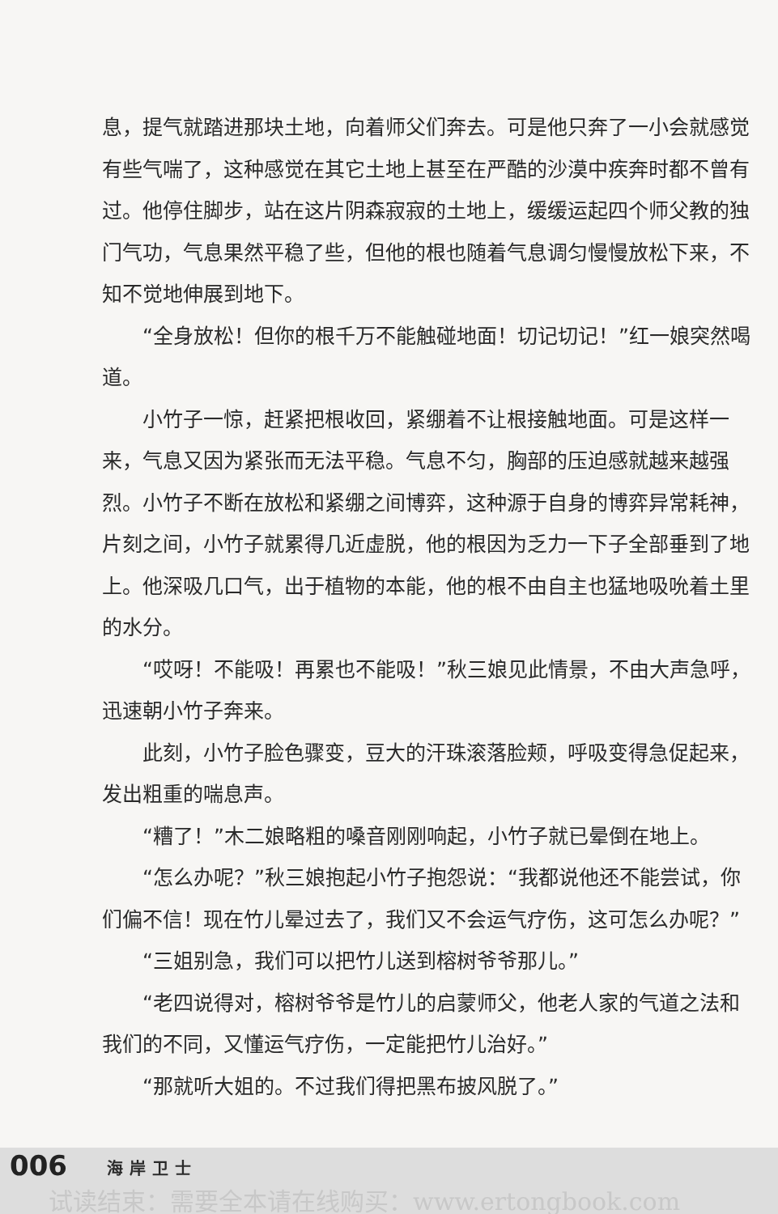息，提气就踏进那块土地，向着师父们奔去。可是他只奔了一小会就感觉有些气喘了，这种感觉在其它土地上甚至在严酷的沙漠中疾奔时都不曾有过。他停住脚步，站在这片阴森寂寂的土地上，缓缓运起四个师父教的独门气功，气息果然平稳了些，但他的根也随着气息调匀慢慢放松下来，不知不觉地伸展到地下。
“全身放松！但你的根千万不能触碰地面！切记切记！”红一娘突然喝道。
小竹子一惊，赶紧把根收回，紧绷着不让根接触地面。可是这样一来，气息又因为紧张而无法平稳。气息不匀，胸部的压迫感就越来越强烈。小竹子不断在放松和紧绷之间博弈，这种源于自身的博弈异常耗神，片刻之间，小竹子就累得几近虚脱，他的根因为乏力一下子全部垂到了地上。他深吸几口气，出于植物的本能，他的根不由自主也猛地吸吮着土里的水分。
“哎呀！不能吸！再累也不能吸！”秋三娘见此情景，不由大声急呼，迅速朝小竹子奔来。
此刻，小竹子脸色骤变，豆大的汗珠滚落脸颊，呼吸变得急促起来，发出粗重的喘息声。
“糟了！”木二娘略粗的嗓音刚刚响起，小竹子就已晕倒在地上。
“怎么办呢？”秋三娘抱起小竹子抱怨说：“我都说他还不能尝试，你们偏不信！现在竹儿晕过去了，我们又不会运气疗伤，这可怎么办呢？”
“三姐别急，我们可以把竹儿送到榕树爷爷那儿。”
“老四说得对，榕树爷爷是竹儿的启蒙师父，他老人家的气道之法和我们的不同，又懂运气疗伤，一定能把竹儿治好。”
“那就听大姐的。不过我们得把黑布披风脱了。”
006 海岸卫士
试读结束：需要全本请在线购买：www.ertongbook.com